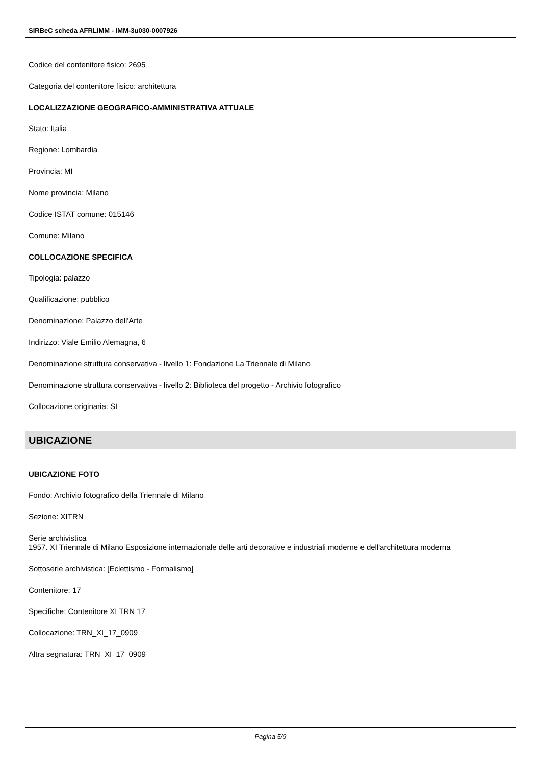SIRBeC scheda AFRLIMM - IMM-3u030-0007926
Codice del contenitore fisico: 2695
Categoria del contenitore fisico: architettura
LOCALIZZAZIONE GEOGRAFICO-AMMINISTRATIVA ATTUALE
Stato: Italia
Regione: Lombardia
Provincia: MI
Nome provincia: Milano
Codice ISTAT comune: 015146
Comune: Milano
COLLOCAZIONE SPECIFICA
Tipologia: palazzo
Qualificazione: pubblico
Denominazione: Palazzo dell'Arte
Indirizzo: Viale Emilio Alemagna, 6
Denominazione struttura conservativa - livello 1: Fondazione La Triennale di Milano
Denominazione struttura conservativa - livello 2: Biblioteca del progetto - Archivio fotografico
Collocazione originaria: SI
UBICAZIONE
UBICAZIONE FOTO
Fondo: Archivio fotografico della Triennale di Milano
Sezione: XITRN
Serie archivistica
1957. XI Triennale di Milano Esposizione internazionale delle arti decorative e industriali moderne e dell'architettura moderna
Sottoserie archivistica: [Eclettismo - Formalismo]
Contenitore: 17
Specifiche: Contenitore XI TRN 17
Collocazione: TRN_XI_17_0909
Altra segnatura: TRN_XI_17_0909
Pagina 5/9